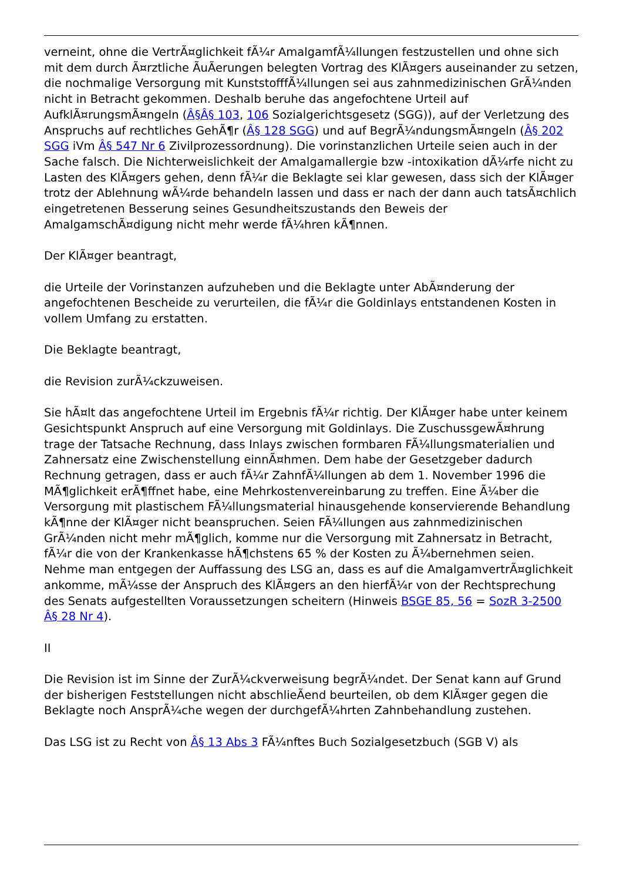verneint, ohne die VertrÃ¤glichkeit fÃ¼r AmalgamfÃ¼llungen festzustellen und ohne sich mit dem durch Ã¤rztliche Ã­uÃ­erungen belegten Vortrag des KlÃ¤gers auseinander zu setzen, die nochmalige Versorgung mit KunststofffÃ¼llungen sei aus zahnmedizinischen GrÃ¼nden nicht in Betracht gekommen. Deshalb beruhe das angefochtene Urteil auf AufklÃ¤rungsmÃ¤ngeln (Â§Â§ 103, 106 Sozialgerichtsgesetz (SGG)), auf der Verletzung des Anspruchs auf rechtliches GehÃ¶r (Â§ 128 SGG) und auf BegrÃ¼ndungsmÃ¤ngeln (Â§ 202 SGG iVm Â§ 547 Nr 6 Zivilprozessordnung). Die vorinstanzlichen Urteile seien auch in der Sache falsch. Die Nichterweislichkeit der Amalgamallergie bzw -intoxikation dÃ¼rfe nicht zu Lasten des KlÃ¤gers gehen, denn fÃ¼r die Beklagte sei klar gewesen, dass sich der KlÃ¤ger trotz der Ablehnung wÃ¼rde behandeln lassen und dass er nach der dann auch tatsÃ¤chlich eingetretenen Besserung seines Gesundheitszustands den Beweis der AmalgamschÃ¤digung nicht mehr werde fÃ¼hren kÃ¶nnen.
Der KlÃ¤ger beantragt,
die Urteile der Vorinstanzen aufzuheben und die Beklagte unter AbÃ¤nderung der angefochtenen Bescheide zu verurteilen, die fÃ¼r die Goldinlays entstandenen Kosten in vollem Umfang zu erstatten.
Die Beklagte beantragt,
die Revision zurÃ¼ckzuweisen.
Sie hÃ¤lt das angefochtene Urteil im Ergebnis fÃ¼r richtig. Der KlÃ¤ger habe unter keinem Gesichtspunkt Anspruch auf eine Versorgung mit Goldinlays. Die ZuschussgewÃ¤hrung trage der Tatsache Rechnung, dass Inlays zwischen formbaren FÃ¼llungsmaterialien und Zahnersatz eine Zwischenstellung einnÃ¤hmen. Dem habe der Gesetzgeber dadurch Rechnung getragen, dass er auch fÃ¼r ZahnfÃ¼llungen ab dem 1. November 1996 die MÃ¶glichkeit erÃ¶ffnet habe, eine Mehrkostenvereinbarung zu treffen. Eine Ã¼ber die Versorgung mit plastischem FÃ¼llungsmaterial hinausgehende konservierende Behandlung kÃ¶nne der KlÃ¤ger nicht beanspruchen. Seien FÃ¼llungen aus zahnmedizinischen GrÃ¼nden nicht mehr mÃ¶glich, komme nur die Versorgung mit Zahnersatz in Betracht, fÃ¼r die von der Krankenkasse hÃ¶chstens 65 % der Kosten zu Ã¼bernehmen seien. Nehme man entgegen der Auffassung des LSG an, dass es auf die AmalgamvertrÃ¤glichkeit ankomme, mÃ¼sse der Anspruch des KlÃ¤gers an den hierfÃ¼r von der Rechtsprechung des Senats aufgestellten Voraussetzungen scheitern (Hinweis BSGE 85, 56 = SozR 3-2500 Â§ 28 Nr 4).
II
Die Revision ist im Sinne der ZurÃ¼ckverweisung begrÃ¼ndet. Der Senat kann auf Grund der bisherigen Feststellungen nicht abschlieÃ­end beurteilen, ob dem KlÃ¤ger gegen die Beklagte noch AnsprÃ¼che wegen der durchgefÃ¼hrten Zahnbehandlung zustehen.
Das LSG ist zu Recht von Â§ 13 Abs 3 FÃ¼nftes Buch Sozialgesetzbuch (SGB V) als